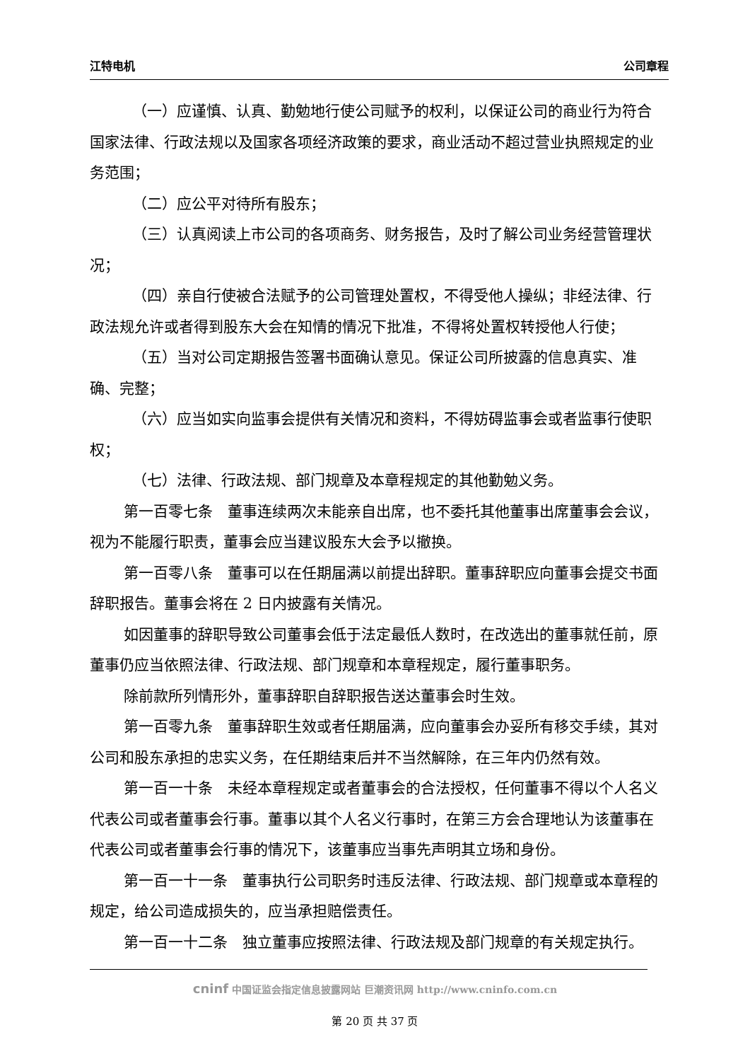江特电机 公司章程
（一）应谨慎、认真、勤勉地行使公司赋予的权利，以保证公司的商业行为符合国家法律、行政法规以及国家各项经济政策的要求，商业活动不超过营业执照规定的业务范围；
（二）应公平对待所有股东；
（三）认真阅读上市公司的各项商务、财务报告，及时了解公司业务经营管理状况；
（四）亲自行使被合法赋予的公司管理处置权，不得受他人操纵；非经法律、行政法规允许或者得到股东大会在知情的情况下批准，不得将处置权转授他人行使；
（五）当对公司定期报告签署书面确认意见。保证公司所披露的信息真实、准确、完整；
（六）应当如实向监事会提供有关情况和资料，不得妨碍监事会或者监事行使职权；
（七）法律、行政法规、部门规章及本章程规定的其他勤勉义务。
第一百零七条　董事连续两次未能亲自出席，也不委托其他董事出席董事会会议，视为不能履行职责，董事会应当建议股东大会予以撤换。
第一百零八条　董事可以在任期届满以前提出辞职。董事辞职应向董事会提交书面辞职报告。董事会将在 2 日内披露有关情况。
如因董事的辞职导致公司董事会低于法定最低人数时，在改选出的董事就任前，原董事仍应当依照法律、行政法规、部门规章和本章程规定，履行董事职务。
除前款所列情形外，董事辞职自辞职报告送达董事会时生效。
第一百零九条　董事辞职生效或者任期届满，应向董事会办妥所有移交手续，其对公司和股东承担的忠实义务，在任期结束后并不当然解除，在三年内仍然有效。
第一百一十条　未经本章程规定或者董事会的合法授权，任何董事不得以个人名义代表公司或者董事会行事。董事以其个人名义行事时，在第三方会合理地认为该董事在代表公司或者董事会行事的情况下，该董事应当事先声明其立场和身份。
第一百一十一条　董事执行公司职务时违反法律、行政法规、部门规章或本章程的规定，给公司造成损失的，应当承担赔偿责任。
第一百一十二条　独立董事应按照法律、行政法规及部门规章的有关规定执行。
cninf 中国证监会指定信息披露网站 巨潮资讯网 http://www.cninfo.com.cn
第 20 页 共 37 页